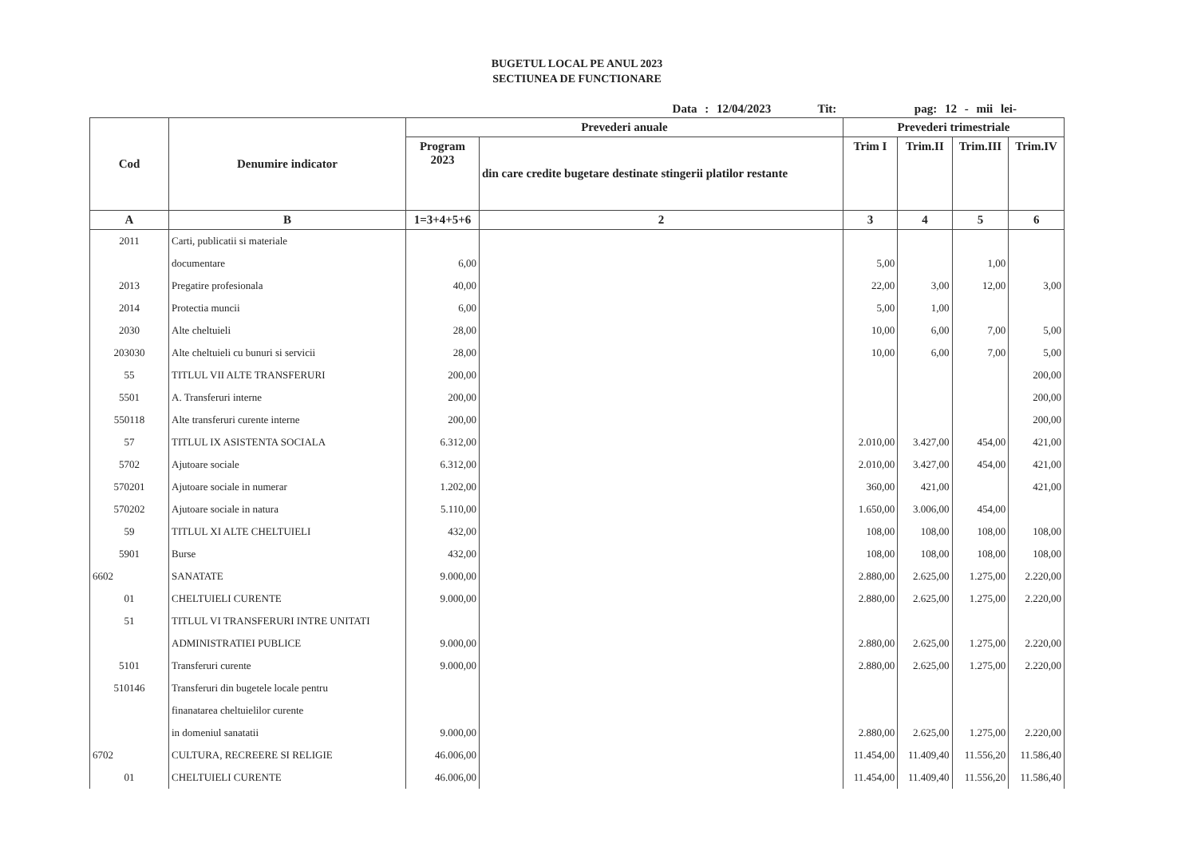BUGETUL LOCAL PE ANUL 2023
SECTIUNEA DE FUNCTIONARE
Data : 12/04/2023 Tit: pag: 12 - mii lei-
| Cod | Denumire indicator | Prevederi anuale | | Prevederi trimestriale | | | |
| --- | --- | --- | --- | --- | --- | --- | --- |
| | | Program 2023 | din care credite bugetare destinate stingerii platilor restante | Trim I | Trim.II | Trim.III | Trim.IV |
| A | B | 1=3+4+5+6 | 2 | 3 | 4 | 5 | 6 |
| 2011 | Carti, publicatii si materiale | | | | | | |
| | documentare | 6,00 | | 5,00 | | 1,00 | |
| 2013 | Pregatire profesionala | 40,00 | | 22,00 | 3,00 | 12,00 | 3,00 |
| 2014 | Protectia muncii | 6,00 | | 5,00 | 1,00 | | |
| 2030 | Alte cheltuieli | 28,00 | | 10,00 | 6,00 | 7,00 | 5,00 |
| 203030 | Alte cheltuieli cu bunuri si servicii | 28,00 | | 10,00 | 6,00 | 7,00 | 5,00 |
| 55 | TITLUL VII ALTE TRANSFERURI | 200,00 | | | | | 200,00 |
| 5501 | A. Transferuri interne | 200,00 | | | | | 200,00 |
| 550118 | Alte transferuri curente interne | 200,00 | | | | | 200,00 |
| 57 | TITLUL IX ASISTENTA SOCIALA | 6.312,00 | | 2.010,00 | 3.427,00 | 454,00 | 421,00 |
| 5702 | Ajutoare sociale | 6.312,00 | | 2.010,00 | 3.427,00 | 454,00 | 421,00 |
| 570201 | Ajutoare sociale in numerar | 1.202,00 | | 360,00 | 421,00 | | 421,00 |
| 570202 | Ajutoare sociale in natura | 5.110,00 | | 1.650,00 | 3.006,00 | 454,00 | |
| 59 | TITLUL XI ALTE CHELTUIELI | 432,00 | | 108,00 | 108,00 | 108,00 | 108,00 |
| 5901 | Burse | 432,00 | | 108,00 | 108,00 | 108,00 | 108,00 |
| 6602 | SANATATE | 9.000,00 | | 2.880,00 | 2.625,00 | 1.275,00 | 2.220,00 |
| 01 | CHELTUIELI CURENTE | 9.000,00 | | 2.880,00 | 2.625,00 | 1.275,00 | 2.220,00 |
| 51 | TITLUL VI TRANSFERURI INTRE UNITATI | | | | | | |
| | ADMINISTRATIEI PUBLICE | 9.000,00 | | 2.880,00 | 2.625,00 | 1.275,00 | 2.220,00 |
| 5101 | Transferuri curente | 9.000,00 | | 2.880,00 | 2.625,00 | 1.275,00 | 2.220,00 |
| 510146 | Transferuri din bugetele locale pentru | | | | | | |
| | finanatarea cheltuielilor curente | | | | | | |
| | in domeniul sanatatii | 9.000,00 | | 2.880,00 | 2.625,00 | 1.275,00 | 2.220,00 |
| 6702 | CULTURA, RECREERE SI RELIGIE | 46.006,00 | | 11.454,00 | 11.409,40 | 11.556,20 | 11.586,40 |
| 01 | CHELTUIELI CURENTE | 46.006,00 | | 11.454,00 | 11.409,40 | 11.556,20 | 11.586,40 |